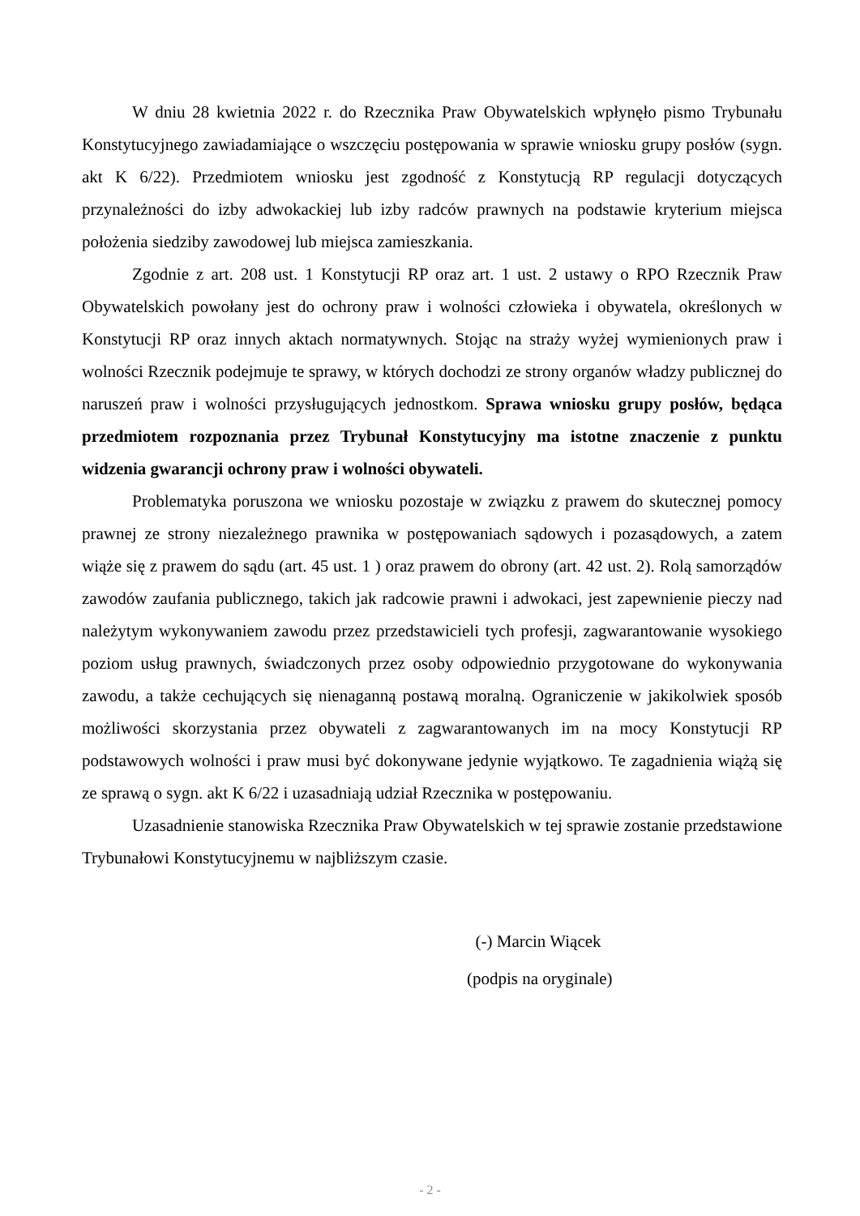W dniu 28 kwietnia 2022 r. do Rzecznika Praw Obywatelskich wpłynęło pismo Trybunału Konstytucyjnego zawiadamiające o wszczęciu postępowania w sprawie wniosku grupy posłów (sygn. akt K 6/22). Przedmiotem wniosku jest zgodność z Konstytucją RP regulacji dotyczących przynależności do izby adwokackiej lub izby radców prawnych na podstawie kryterium miejsca położenia siedziby zawodowej lub miejsca zamieszkania.
Zgodnie z art. 208 ust. 1 Konstytucji RP oraz art. 1 ust. 2 ustawy o RPO Rzecznik Praw Obywatelskich powołany jest do ochrony praw i wolności człowieka i obywatela, określonych w Konstytucji RP oraz innych aktach normatywnych. Stojąc na straży wyżej wymienionych praw i wolności Rzecznik podejmuje te sprawy, w których dochodzi ze strony organów władzy publicznej do naruszeń praw i wolności przysługujących jednostkom. Sprawa wniosku grupy posłów, będąca przedmiotem rozpoznania przez Trybunał Konstytucyjny ma istotne znaczenie z punktu widzenia gwarancji ochrony praw i wolności obywateli.
Problematyka poruszona we wniosku pozostaje w związku z prawem do skutecznej pomocy prawnej ze strony niezależnego prawnika w postępowaniach sądowych i pozasądowych, a zatem wiąże się z prawem do sądu (art. 45 ust. 1 ) oraz prawem do obrony (art. 42 ust. 2). Rolą samorządów zawodów zaufania publicznego, takich jak radcowie prawni i adwokaci, jest zapewnienie pieczy nad należytym wykonywaniem zawodu przez przedstawicieli tych profesji, zagwarantowanie wysokiego poziom usług prawnych, świadczonych przez osoby odpowiednio przygotowane do wykonywania zawodu, a także cechujących się nienaganną postawą moralną. Ograniczenie w jakikolwiek sposób możliwości skorzystania przez obywateli z zagwarantowanych im na mocy Konstytucji RP podstawowych wolności i praw musi być dokonywane jedynie wyjątkowo. Te zagadnienia wiążą się ze sprawą o sygn. akt K 6/22 i uzasadniają udział Rzecznika w postępowaniu.
Uzasadnienie stanowiska Rzecznika Praw Obywatelskich w tej sprawie zostanie przedstawione Trybunałowi Konstytucyjnemu w najbliższym czasie.
(-) Marcin Wiącek
(podpis na oryginale)
- 2 -